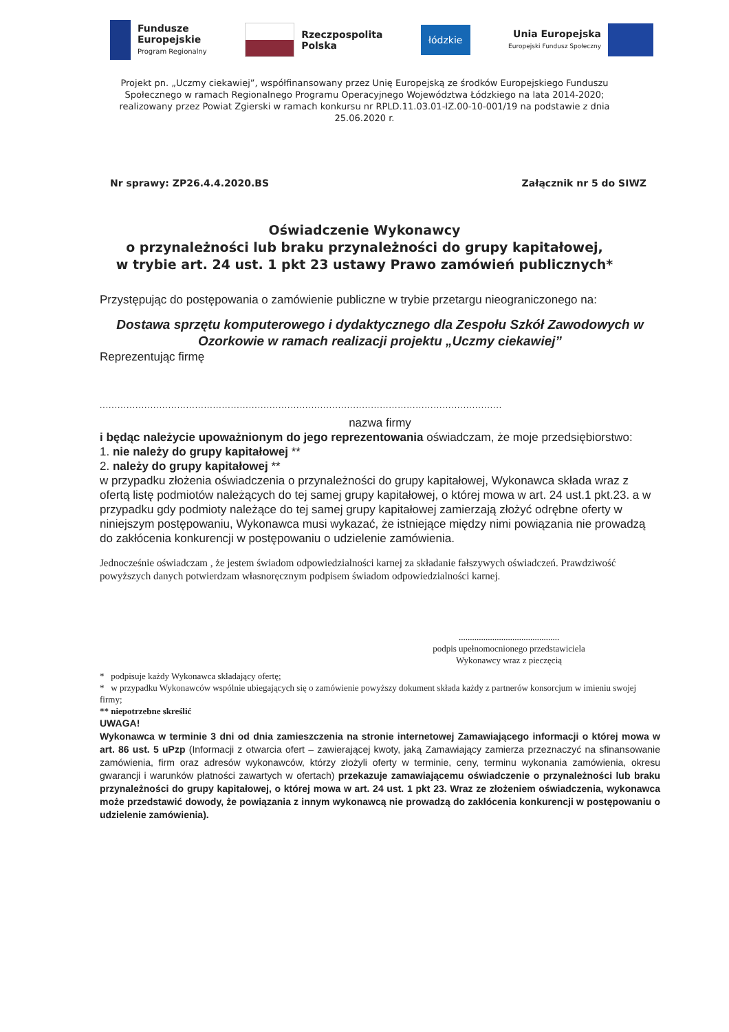Fundusze
Europejskie
Program Regionalny
Rzeczpospolita
Polska
łódzkie
Unia Europejska
Europejski Fundusz Społeczny
Projekt pn. „Uczmy ciekawiej”, współfinansowany przez Unię Europejską ze środków Europejskiego Funduszu Społecznego w ramach Regionalnego Programu Operacyjnego Województwa Łódzkiego na lata 2014-2020; realizowany przez Powiat Zgierski w ramach konkursu nr RPLD.11.03.01-IZ.00-10-001/19 na podstawie z dnia 25.06.2020 r.
Nr sprawy: ZP26.4.4.2020.BS Załącznik nr 5 do SIWZ
Oświadczenie Wykonawcy
o przynależności lub braku przynależności do grupy kapitałowej,
w trybie art. 24 ust. 1 pkt 23 ustawy Prawo zamówień publicznych*
Przystępując do postępowania o zamówienie publiczne w trybie przetargu nieograniczonego na:
Dostawa sprzętu komputerowego i dydaktycznego dla Zespołu Szkół Zawodowych w Ozorkowie w ramach realizacji projektu „Uczmy ciekawiej”
Reprezentując firmę
.......................................................................................................................................
nazwa firmy
i będąc należycie upoważnionym do jego reprezentowania oświadczam, że moje przedsiębiorstwo:
1. nie należy do grupy kapitałowej **
2. należy do grupy kapitałowej **
w przypadku złożenia oświadczenia o przynależności do grupy kapitałowej, Wykonawca składa wraz z ofertą listę podmiotów należących do tej samej grupy kapitałowej, o której mowa w art. 24 ust.1 pkt.23. a w przypadku gdy podmioty należące do tej samej grupy kapitałowej zamierzają złożyć odrębne oferty w niniejszym postępowaniu, Wykonawca musi wykazać, że istniejące między nimi powiązania nie prowadzą do zakłócenia konkurencji w postępowaniu o udzielenie zamówienia.
Jednocześnie oświadczam , że jestem świadom odpowiedzialności karnej za składanie fałszywych oświadczeń. Prawdziwość powyższych danych potwierdzam własnoręcznym podpisem świadom odpowiedzialności karnej.
.............................................
podpis upełnomocnionego przedstawiciela Wykonawcy wraz z pieczęcią
* podpisuje każdy Wykonawca składający ofertę;
* w przypadku Wykonawców wspólnie ubiegających się o zamówienie powyższy dokument składa każdy z partnerów konsorcjum w imieniu swojej firmy;
** niepotrzebne skreślić
UWAGA!
Wykonawca w terminie 3 dni od dnia zamieszczenia na stronie internetowej Zamawiającego informacji o której mowa w art. 86 ust. 5 uPzp (Informacji z otwarcia ofert – zawierającej kwoty, jaką Zamawiający zamierza przeznaczyć na sfinansowanie zamówienia, firm oraz adresów wykonawców, którzy złożyli oferty w terminie, ceny, terminu wykonania zamówienia, okresu gwarancji i warunków płatności zawartych w ofertach) przekazuje zamawiającemu oświadczenie o przynależności lub braku przynależności do grupy kapitałowej, o której mowa w art. 24 ust. 1 pkt 23. Wraz ze złożeniem oświadczenia, wykonawca może przedstawić dowody, że powiązania z innym wykonawcą nie prowadzą do zakłócenia konkurencji w postępowaniu o udzielenie zamówienia).